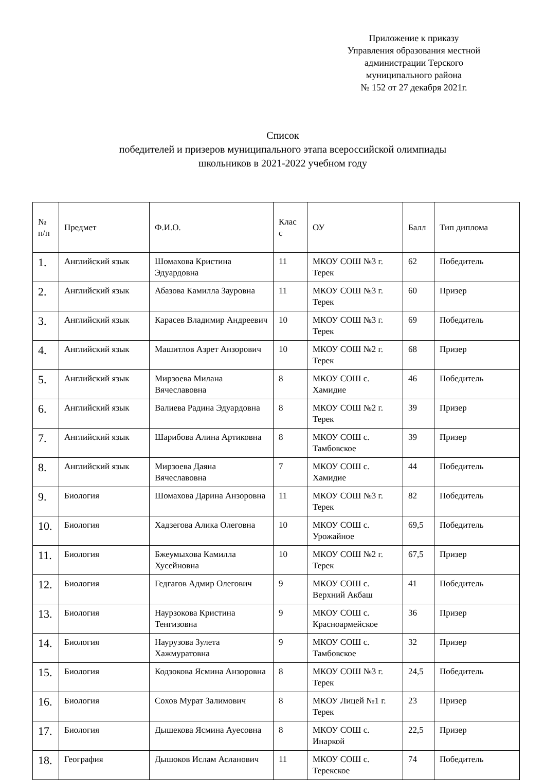Приложение к приказу
Управления образования местной
администрации Терского
муниципального района
№ 152 от 27 декабря 2021г.
Список
победителей и призеров муниципального этапа всероссийской олимпиады
школьников в 2021-2022 учебном году
| № п/п | Предмет | Ф.И.О. | Клас с | ОУ | Балл | Тип диплома |
| 1. | Английский язык | Шомахова Кристина Эдуардовна | 11 | МКОУ СОШ №3 г. Терек | 62 | Победитель |
| 2. | Английский язык | Абазова Камилла Зауровна | 11 | МКОУ СОШ №3 г. Терек | 60 | Призер |
| 3. | Английский язык | Карасев Владимир Андреевич | 10 | МКОУ СОШ №3 г. Терек | 69 | Победитель |
| 4. | Английский язык | Машитлов Азрет Анзорович | 10 | МКОУ СОШ №2 г. Терек | 68 | Призер |
| 5. | Английский язык | Мирзоева Милана Вячеславовна | 8 | МКОУ СОШ с. Хамидие | 46 | Победитель |
| 6. | Английский язык | Валиева Радина Эдуардовна | 8 | МКОУ СОШ №2 г. Терек | 39 | Призер |
| 7. | Английский язык | Шарибова Алина Артиковна | 8 | МКОУ СОШ с. Тамбовское | 39 | Призер |
| 8. | Английский язык | Мирзоева Даяна Вячеславовна | 7 | МКОУ СОШ с. Хамидие | 44 | Победитель |
| 9. | Биология | Шомахова Дарина Анзоровна | 11 | МКОУ СОШ №3 г. Терек | 82 | Победитель |
| 10. | Биология | Хадзегова Алика Олеговна | 10 | МКОУ СОШ с. Урожайное | 69,5 | Победитель |
| 11. | Биология | Бжеумыхова Камилла Хусейновна | 10 | МКОУ СОШ №2 г. Терек | 67,5 | Призер |
| 12. | Биология | Гедгагов Адмир Олегович | 9 | МКОУ СОШ с. Верхний Акбаш | 41 | Победитель |
| 13. | Биология | Наурзокова Кристина Тенгизовна | 9 | МКОУ СОШ с. Красноармейское | 36 | Призер |
| 14. | Биология | Наурузова Зулета Хажмуратовна | 9 | МКОУ СОШ с. Тамбовское | 32 | Призер |
| 15. | Биология | Кодзокова Ясмина Анзоровна | 8 | МКОУ СОШ №3 г. Терек | 24,5 | Победитель |
| 16. | Биология | Сохов Мурат Залимович | 8 | МКОУ Лицей №1 г. Терек | 23 | Призер |
| 17. | Биология | Дышекова Ясмина Ауесовна | 8 | МКОУ СОШ с. Инаркой | 22,5 | Призер |
| 18. | География | Дышоков Ислам Асланович | 11 | МКОУ СОШ с. Терекское | 74 | Победитель |